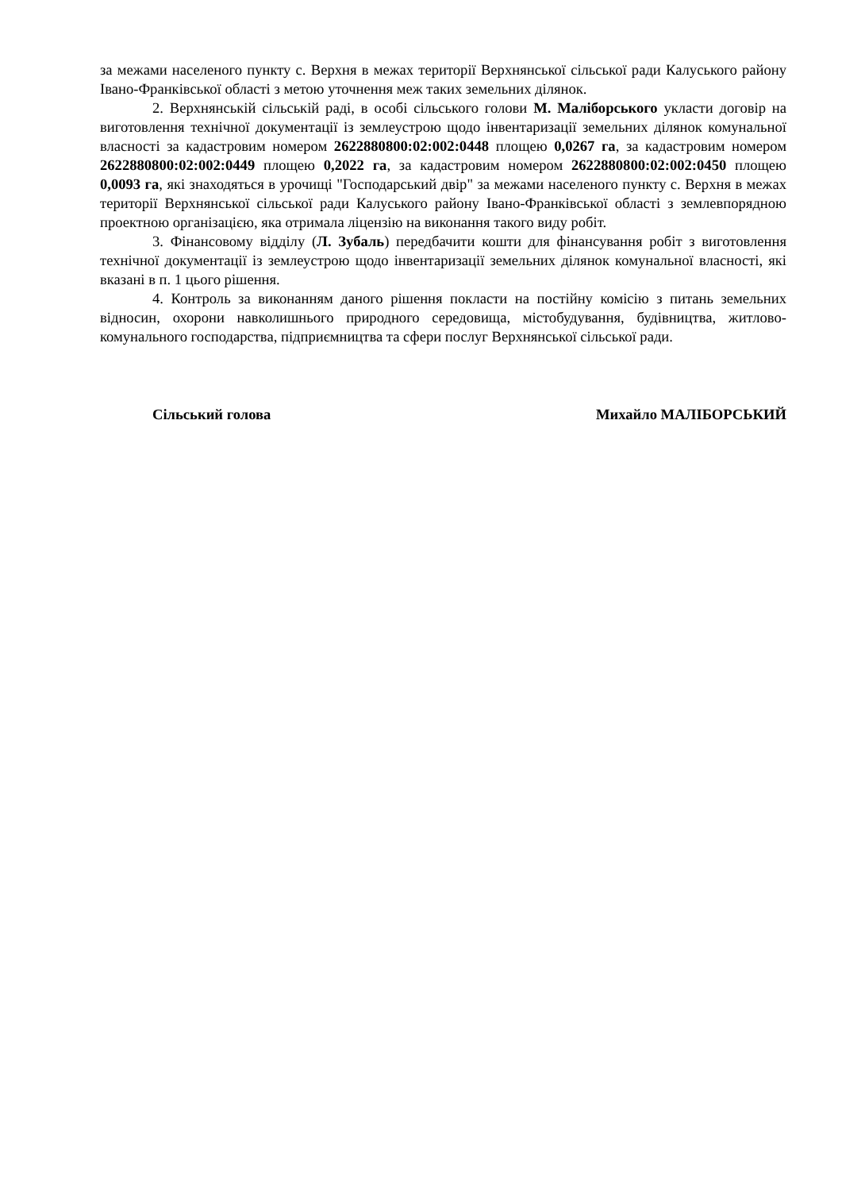за межами населеного пункту с. Верхня в межах території Верхнянської сільської ради Калуського району Івано-Франківської області з метою уточнення меж таких земельних ділянок.
2. Верхнянській сільській раді, в особі сільського голови М. Маліборського укласти договір на виготовлення технічної документації із землеустрою щодо інвентаризації земельних ділянок комунальної власності за кадастровим номером 2622880800:02:002:0448 площею 0,0267 га, за кадастровим номером 2622880800:02:002:0449 площею 0,2022 га, за кадастровим номером 2622880800:02:002:0450 площею 0,0093 га, які знаходяться в урочищі "Господарський двір" за межами населеного пункту с. Верхня в межах території Верхнянської сільської ради Калуського району Івано-Франківської області з землевпорядною проектною організацією, яка отримала ліцензію на виконання такого виду робіт.
3. Фінансовому відділу (Л. Зубаль) передбачити кошти для фінансування робіт з виготовлення технічної документації із землеустрою щодо інвентаризації земельних ділянок комунальної власності, які вказані в п. 1 цього рішення.
4. Контроль за виконанням даного рішення покласти на постійну комісію з питань земельних відносин, охорони навколишнього природного середовища, містобудування, будівництва, житлово-комунального господарства, підприємництва та сфери послуг Верхнянської сільської ради.
Сільський голова Михайло МАЛІБОРСЬКИЙ